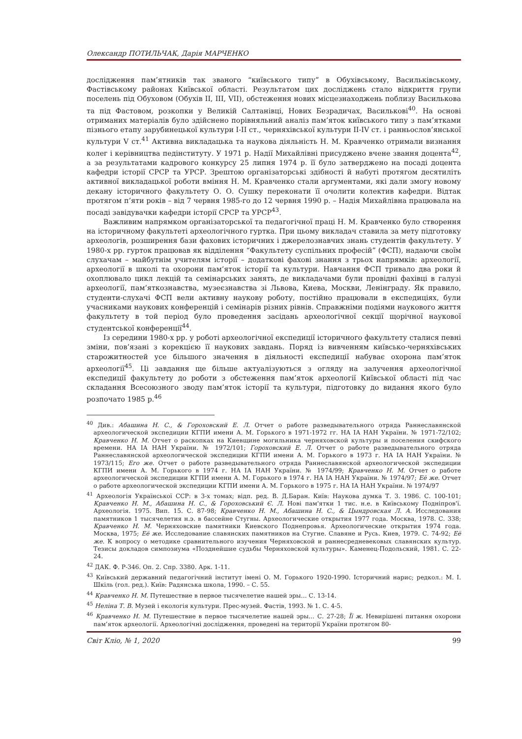Олександр ПОТИЛЬЧАК, Дарія МАРЧЕНКО
дослідження пам’ятників так званого “київського типу” в Обухівському, Васильківському, Фастівському районах Київської області. Результатом цих досліджень стало відкриття групи поселень під Обуховом (Обухів ІІ, ІІІ, VІІ), обстеження нових місцезнаходжень поблизу Василькова та під Фастовом, розкопки у Великій Салтанівці, Нових Безрадичах, Василькові<sup>40</sup>. На основі отриманих матеріалів було здійснено порівняльний аналіз пам’яток київського типу з пам’ятками пізнього етапу зарубинецької культури І-ІІ ст., черняхівської культури ІІ-ІV ст. і ранньослов’янської культури V ст.<sup>41</sup> Активна викладацька та наукова діяльність Н. М. Кравченко отримали визнання колег і керівництва педінституту. У 1971 р. Надії Михайлівні присуджено вчене звання доцента<sup>42</sup>, а за результатами кадрового конкурсу 25 липня 1974 р. її було затверджено на посаді доцента кафедри історії СРСР та УРСР. Зрештою організаторські здібності й набуті протягом десятиліть активної викладацької роботи вміння Н. М. Кравченко стали аргументами, які дали змогу новому декану історичного факультету О. О. Сушку переконати її очолити колектив кафедри. Відтак протягом п’яти років – від 7 червня 1985-го до 12 червня 1990 р. – Надія Михайлівна працювала на посаді завідувачки кафедри історії СРСР та УРСР<sup>43</sup>.
Важливим напрямком організаторської та педагогічної праці Н. М. Кравченко було створення на історичному факультеті археологічного гуртка. При цьому викладач ставила за мету підготовку археологів, розширення бази фахових історичних і джерелознавчих знань студентів факультету. У 1980-х рр. гурток працював як відділення “Факультету суспільних професій” (ФСП), надаючи своїм слухачам – майбутнім учителям історії – додаткові фахові знання з трьох напрямків: археології, археології в школі та охорони пам’яток історії та культури. Навчання ФСП тривало два роки й охоплювало цикл лекцій та семінарських занять, де викладачами були провідні фахівці в галузі археології, пам’яткознавства, музеєзнавства зі Львова, Киева, Москви, Ленінграду. Як правило, студенти-слухачі ФСП вели активну наукову роботу, постійно працювали в експедиціях, були учасниками наукових конференцій і семінарів різних рівнів. Справжніми подіями наукового життя факультету в той період було проведення засідань археологічної секції щорічної наукової студентської конференції<sup>44</sup>.
Із середини 1980-х рр. у роботі археологічної експедиції історичного факультету сталися певні зміни, пов’язані з корекцією її наукових завдань. Поряд із вивченням київсько-черняхівських старожитностей усе більшого значення в діяльності експедиції набуває охорона пам’яток археології<sup>45</sup>. Ці завдання ще більше актуалізуються з огляду на залучення археологічної експедиції факультету до роботи з обстеження пам’яток археології Київської області під час складання Всесоюзного зводу пам’яток історії та культури, підготовку до видання якого було розпочато 1985 р.<sup>46</sup>
<sup>40</sup> Див.: Абашина Н. С., & Гороховский Е. Л. Отчет о работе разведывательного отряда Раннеславянской археологической экспедиции КГПИ имени А. М. Горького в 1971-1972 гг. НА ІА НАН України. № 1971-72/102; Кравченко Н. М. Отчет о раскопках на Киевщине могильника черняховской культуры и поселения скифского времени. НА ІА НАН України. № 1972/101; Гороховский Е. Л. Отчет о работе разведывательного отряда Раннеславянской археологической экспедиции КГПИ имени А. М. Горького в 1973 г. НА ІА НАН України. № 1973/115; Его же. Отчет о работе разведывательного отряда Раннеславянской археологической экспедиции КГПИ имени А. М. Горького в 1974 г. НА ІА НАН України. № 1974/99; Кравченко Н. М. Отчет о работе археологической экспедиции КГПИ имени А. М. Горького в 1974 г. НА ІА НАН України. № 1974/97; Её же. Отчет о работе археологической экспедиции КГПИ имени А. М. Горького в 1975 г. НА ІА НАН України. № 1974/97
<sup>41</sup> Археологія Української ССР: в 3-х томах; відп. ред. В. Д.Баран. Київ: Наукова думка Т. 3. 1986. С. 100-101; Кравченко Н. М., Абашина Н. С., & Гороховський Є. Л. Нові пам'ятки 1 тис. н.е. в Київському Подніпров'ї. Археологія. 1975. Вип. 15. С. 87-98; Кравченко Н. М., Абашина Н. С., & Цындровская Л. А. Исследования памятников 1 тысячелетия н.э. в бассейне Стугны. Археологические открытия 1977 года. Москва, 1978. С. 338; Кравченко Н. М. Черняховские памятники Киевского Поднепровья. Археологические открытия 1974 года. Москва, 1975; Её же. Исследование славянских памятников на Стугне. Славяне и Русь. Киев, 1979. С. 74-92; Её же. К вопросу о методике сравнительного изучения Черняховской и раннесредневековых славянских культур. Тезисы докладов симпозиума «Позднейшие судьбы Черняховской культуры». Каменец-Подольский, 1981. С. 22-24.
<sup>42</sup> ДАК. Ф. Р-346. Оп. 2. Спр. 3380. Арк. 1-11.
<sup>43</sup> Київський державний педагогічний інститут імені О. М. Горького 1920-1990. Історичний нарис; редкол.: М. І. Шкіль (гол. ред.). Київ: Радянська школа, 1990. – С. 55.
<sup>44</sup> Кравченко Н. М. Путешествие в первое тысячелетие нашей эры… С. 13-14.
<sup>45</sup> Неліна Т. В. Музей і екологія культури. Прес-музей. Фастів, 1993. № 1. С. 4-5.
<sup>46</sup> Кравченко Н. М. Путешествие в первое тысячелетие нашей эры… С. 27-28; Її ж. Невирішені питання охорони пам’яток археології. Археологічні дослідження, проведені на території України протягом 80-
Світ Кліо, № 1, 2020 99